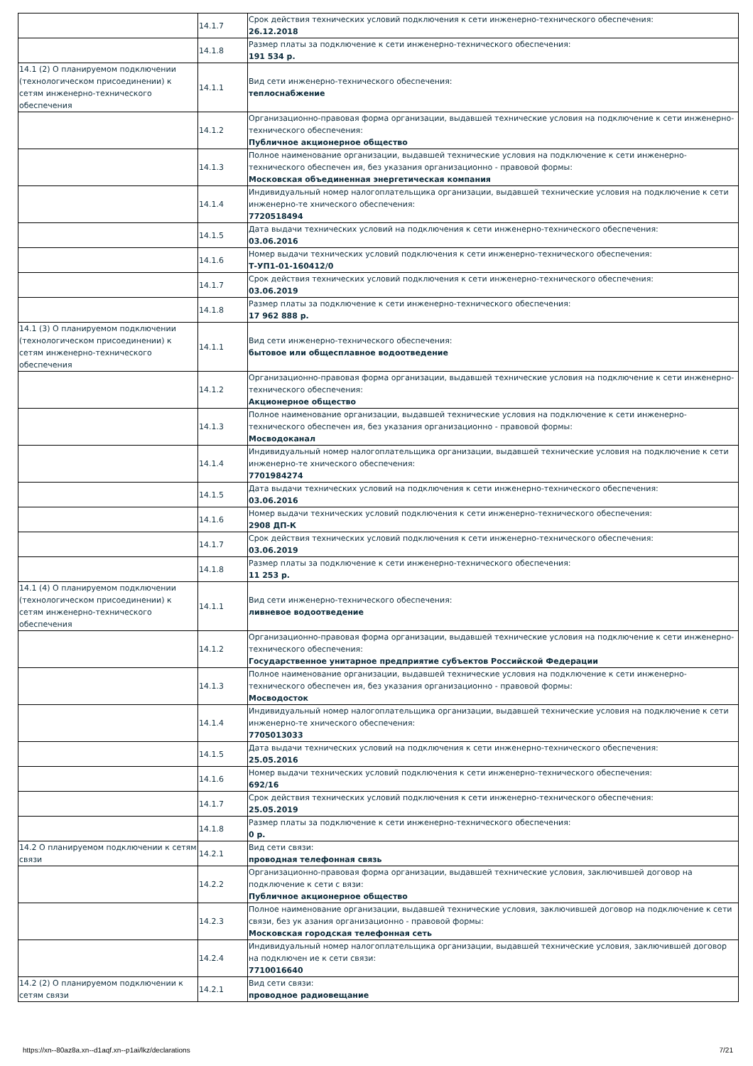| | 14.1.7 | Срок действия технических условий подключения к сети инженерно-технического обеспечения: 26.12.2018 |
| | 14.1.8 | Размер платы за подключение к сети инженерно-технического обеспечения: 191 534 р. |
| 14.1 (2) О планируемом подключении (технологическом присоединении) к сетям инженерно-технического обеспечения | 14.1.1 | Вид сети инженерно-технического обеспечения: теплоснабжение |
| | 14.1.2 | Организационно-правовая форма организации, выдавшей технические условия на подключение к сети инженерно-технического обеспечения: Публичное акционерное общество |
| | 14.1.3 | Полное наименование организации, выдавшей технические условия на подключение к сети инженерно-технического обеспечен ия, без указания организационно - правовой формы: Московская объединенная энергетическая компания |
| | 14.1.4 | Индивидуальный номер налогоплательщика организации, выдавшей технические условия на подключение к сети инженерно-те хнического обеспечения: 7720518494 |
| | 14.1.5 | Дата выдачи технических условий на подключения к сети инженерно-технического обеспечения: 03.06.2016 |
| | 14.1.6 | Номер выдачи технических условий подключения к сети инженерно-технического обеспечения: Т-УП1-01-160412/0 |
| | 14.1.7 | Срок действия технических условий подключения к сети инженерно-технического обеспечения: 03.06.2019 |
| | 14.1.8 | Размер платы за подключение к сети инженерно-технического обеспечения: 17 962 888 р. |
| 14.1 (3) О планируемом подключении (технологическом присоединении) к сетям инженерно-технического обеспечения | 14.1.1 | Вид сети инженерно-технического обеспечения: бытовое или общесплавное водоотведение |
| | 14.1.2 | Организационно-правовая форма организации, выдавшей технические условия на подключение к сети инженерно-технического обеспечения: Акционерное общество |
| | 14.1.3 | Полное наименование организации, выдавшей технические условия на подключение к сети инженерно-технического обеспечен ия, без указания организационно - правовой формы: Мосводоканал |
| | 14.1.4 | Индивидуальный номер налогоплательщика организации, выдавшей технические условия на подключение к сети инженерно-те хнического обеспечения: 7701984274 |
| | 14.1.5 | Дата выдачи технических условий на подключения к сети инженерно-технического обеспечения: 03.06.2016 |
| | 14.1.6 | Номер выдачи технических условий подключения к сети инженерно-технического обеспечения: 2908 ДП-К |
| | 14.1.7 | Срок действия технических условий подключения к сети инженерно-технического обеспечения: 03.06.2019 |
| | 14.1.8 | Размер платы за подключение к сети инженерно-технического обеспечения: 11 253 р. |
| 14.1 (4) О планируемом подключении (технологическом присоединении) к сетям инженерно-технического обеспечения | 14.1.1 | Вид сети инженерно-технического обеспечения: ливневое водоотведение |
| | 14.1.2 | Организационно-правовая форма организации, выдавшей технические условия на подключение к сети инженерно-технического обеспечения: Государственное унитарное предприятие субъектов Российской Федерации |
| | 14.1.3 | Полное наименование организации, выдавшей технические условия на подключение к сети инженерно-технического обеспечен ия, без указания организационно - правовой формы: Мосводосток |
| | 14.1.4 | Индивидуальный номер налогоплательщика организации, выдавшей технические условия на подключение к сети инженерно-те хнического обеспечения: 7705013033 |
| | 14.1.5 | Дата выдачи технических условий на подключения к сети инженерно-технического обеспечения: 25.05.2016 |
| | 14.1.6 | Номер выдачи технических условий подключения к сети инженерно-технического обеспечения: 692/16 |
| | 14.1.7 | Срок действия технических условий подключения к сети инженерно-технического обеспечения: 25.05.2019 |
| | 14.1.8 | Размер платы за подключение к сети инженерно-технического обеспечения: 0 р. |
| 14.2 О планируемом подключении к сетям связи | 14.2.1 | Вид сети связи: проводная телефонная связь |
| | 14.2.2 | Организационно-правовая форма организации, выдавшей технические условия, заключившей договор на подключение к сети с вязи: Публичное акционерное общество |
| | 14.2.3 | Полное наименование организации, выдавшей технические условия, заключившей договор на подключение к сети связи, без ук азания организационно - правовой формы: Московская городская телефонная сеть |
| | 14.2.4 | Индивидуальный номер налогоплательщика организации, выдавшей технические условия, заключившей договор на подключен ие к сети связи: 7710016640 |
| 14.2 (2) О планируемом подключении к сетям связи | 14.2.1 | Вид сети связи: проводное радиовещание |
https://xn--80az8a.xn--d1aqf.xn--p1ai/lkz/declarations 7/21